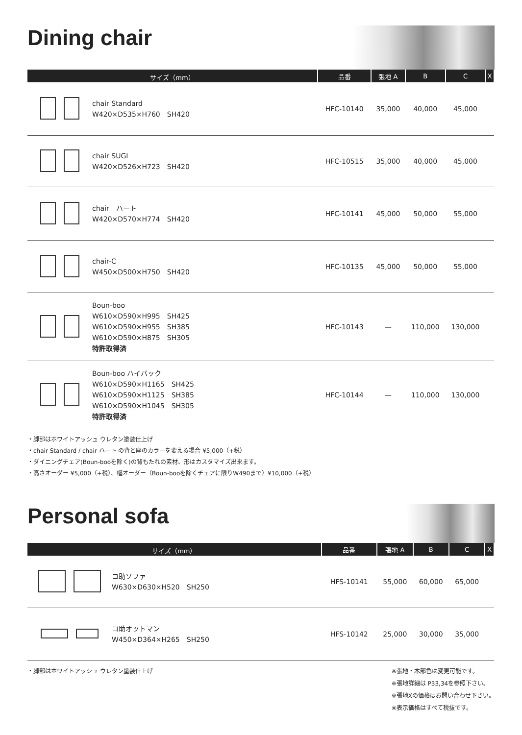Dining chair
| サイズ（mm） | | 品番 | 張地 A | B | C | X |
| --- | --- | --- | --- | --- | --- | --- |
| | chair Standard W420×D535×H760 SH420 | HFC-10140 | 35,000 | 40,000 | 45,000 | |
| | chair SUGI W420×D526×H723 SH420 | HFC-10515 | 35,000 | 40,000 | 45,000 | |
| | chair ハート W420×D570×H774 SH420 | HFC-10141 | 45,000 | 50,000 | 55,000 | |
| | chair-C W450×D500×H750 SH420 | HFC-10135 | 45,000 | 50,000 | 55,000 | |
| | Boun-boo W610×D590×H995 SH425 W610×D590×H955 SH385 W610×D590×H875 SH305 特許取得済 | HFC-10143 | — | 110,000 | 130,000 | |
| | Boun-boo ハイバック W610×D590×H1165 SH425 W610×D590×H1125 SH385 W610×D590×H1045 SH305 特許取得済 | HFC-10144 | — | 110,000 | 130,000 | |
・脚部はホワイトアッシュ ウレタン塗装仕上げ
・chair Standard / chair ハート の背と座のカラーを変える場合 ¥5,000（+税）
・ダイニングチェア(Boun-booを除く)の背もたれの素材、形はカスタマイズ出来ます。
・高さオーダー ¥5,000（+税）、幅オーダー（Boun-booを除くチェアに限りW490まで）¥10,000（+税）
Personal sofa
| サイズ（mm） | | 品番 | 張地 A | B | C | X |
| --- | --- | --- | --- | --- | --- | --- |
| | コ助ソファ W630×D630×H520 SH250 | HFS-10141 | 55,000 | 60,000 | 65,000 | |
| | コ助オットマン W450×D364×H265 SH250 | HFS-10142 | 25,000 | 30,000 | 35,000 | |
・脚部はホワイトアッシュ ウレタン塗装仕上げ
※張地・木部色は変更可能です。
※張地詳細は P33,34を参照下さい。
※張地Xの価格はお問い合わせ下さい。
※表示価格はすべて税抜です。